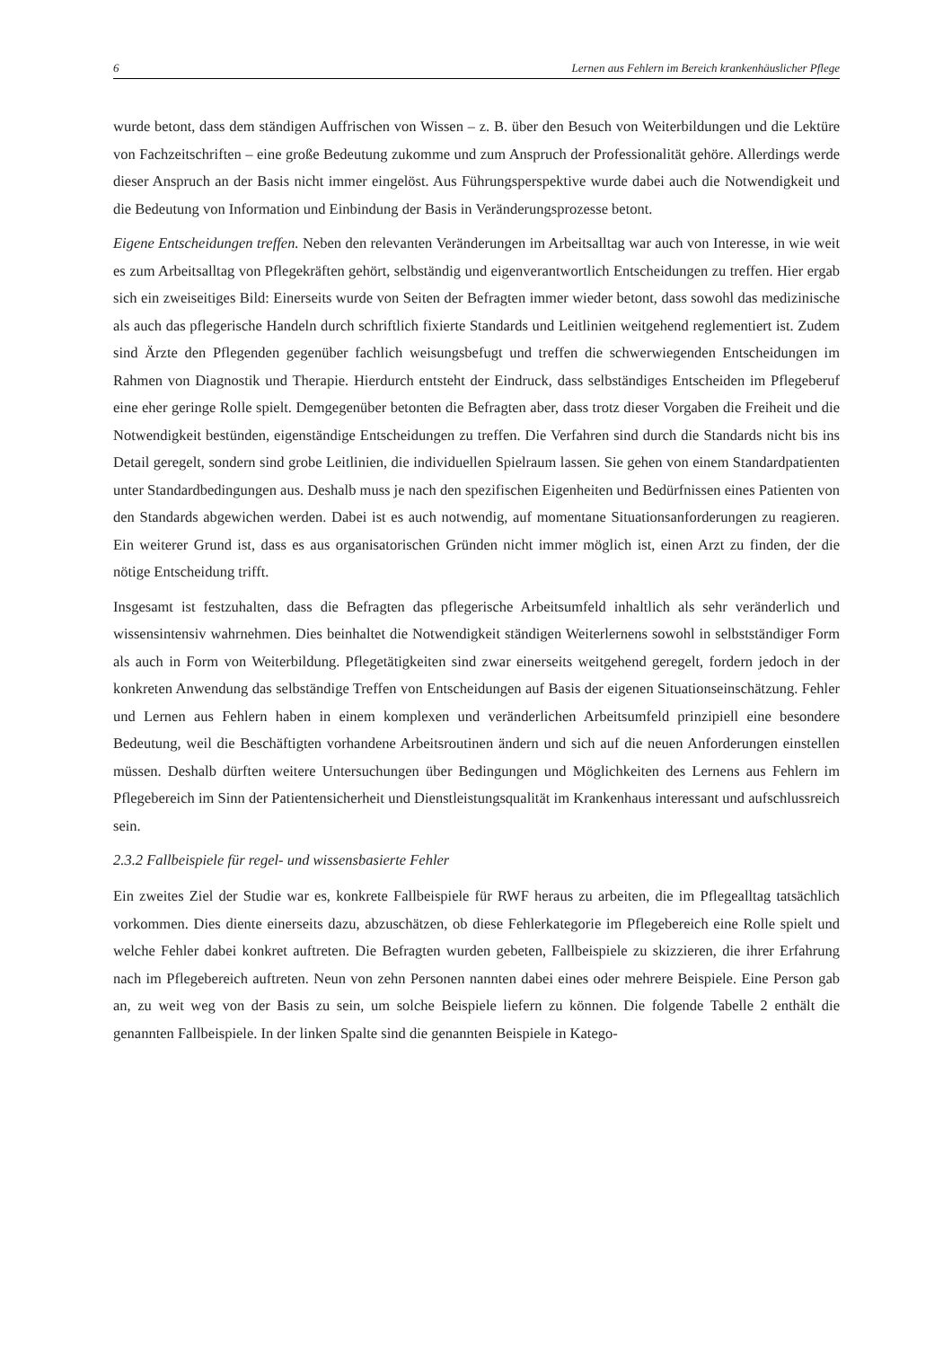6 Lernen aus Fehlern im Bereich krankenhäuslicher Pflege
wurde betont, dass dem ständigen Auffrischen von Wissen – z. B. über den Besuch von Weiterbildungen und die Lektüre von Fachzeitschriften – eine große Bedeutung zukomme und zum Anspruch der Professionalität gehöre. Allerdings werde dieser Anspruch an der Basis nicht immer eingelöst. Aus Führungsperspektive wurde dabei auch die Notwendigkeit und die Bedeutung von Information und Einbindung der Basis in Veränderungsprozesse betont.
Eigene Entscheidungen treffen. Neben den relevanten Veränderungen im Arbeitsalltag war auch von Interesse, in wie weit es zum Arbeitsalltag von Pflegekräften gehört, selbständig und eigenverantwortlich Entscheidungen zu treffen. Hier ergab sich ein zweiseitiges Bild: Einerseits wurde von Seiten der Befragten immer wieder betont, dass sowohl das medizinische als auch das pflegerische Handeln durch schriftlich fixierte Standards und Leitlinien weitgehend reglementiert ist. Zudem sind Ärzte den Pflegenden gegenüber fachlich weisungsbefugt und treffen die schwerwiegenden Entscheidungen im Rahmen von Diagnostik und Therapie. Hierdurch entsteht der Eindruck, dass selbständiges Entscheiden im Pflegeberuf eine eher geringe Rolle spielt. Demgegenüber betonten die Befragten aber, dass trotz dieser Vorgaben die Freiheit und die Notwendigkeit bestünden, eigenständige Entscheidungen zu treffen. Die Verfahren sind durch die Standards nicht bis ins Detail geregelt, sondern sind grobe Leitlinien, die individuellen Spielraum lassen. Sie gehen von einem Standardpatienten unter Standardbedingungen aus. Deshalb muss je nach den spezifischen Eigenheiten und Bedürfnissen eines Patienten von den Standards abgewichen werden. Dabei ist es auch notwendig, auf momentane Situationsanforderungen zu reagieren. Ein weiterer Grund ist, dass es aus organisatorischen Gründen nicht immer möglich ist, einen Arzt zu finden, der die nötige Entscheidung trifft.
Insgesamt ist festzuhalten, dass die Befragten das pflegerische Arbeitsumfeld inhaltlich als sehr veränderlich und wissensintensiv wahrnehmen. Dies beinhaltet die Notwendigkeit ständigen Weiterlernens sowohl in selbstständiger Form als auch in Form von Weiterbildung. Pflegetätigkeiten sind zwar einerseits weitgehend geregelt, fordern jedoch in der konkreten Anwendung das selbständige Treffen von Entscheidungen auf Basis der eigenen Situationseinschätzung. Fehler und Lernen aus Fehlern haben in einem komplexen und veränderlichen Arbeitsumfeld prinzipiell eine besondere Bedeutung, weil die Beschäftigten vorhandene Arbeitsroutinen ändern und sich auf die neuen Anforderungen einstellen müssen. Deshalb dürften weitere Untersuchungen über Bedingungen und Möglichkeiten des Lernens aus Fehlern im Pflegebereich im Sinn der Patientensicherheit und Dienstleistungsqualität im Krankenhaus interessant und aufschlussreich sein.
2.3.2 Fallbeispiele für regel- und wissensbasierte Fehler
Ein zweites Ziel der Studie war es, konkrete Fallbeispiele für RWF heraus zu arbeiten, die im Pflegealltag tatsächlich vorkommen. Dies diente einerseits dazu, abzuschätzen, ob diese Fehlerkategorie im Pflegebereich eine Rolle spielt und welche Fehler dabei konkret auftreten. Die Befragten wurden gebeten, Fallbeispiele zu skizzieren, die ihrer Erfahrung nach im Pflegebereich auftreten. Neun von zehn Personen nannten dabei eines oder mehrere Beispiele. Eine Person gab an, zu weit weg von der Basis zu sein, um solche Beispiele liefern zu können. Die folgende Tabelle 2 enthält die genannten Fallbeispiele. In der linken Spalte sind die genannten Beispiele in Katego-